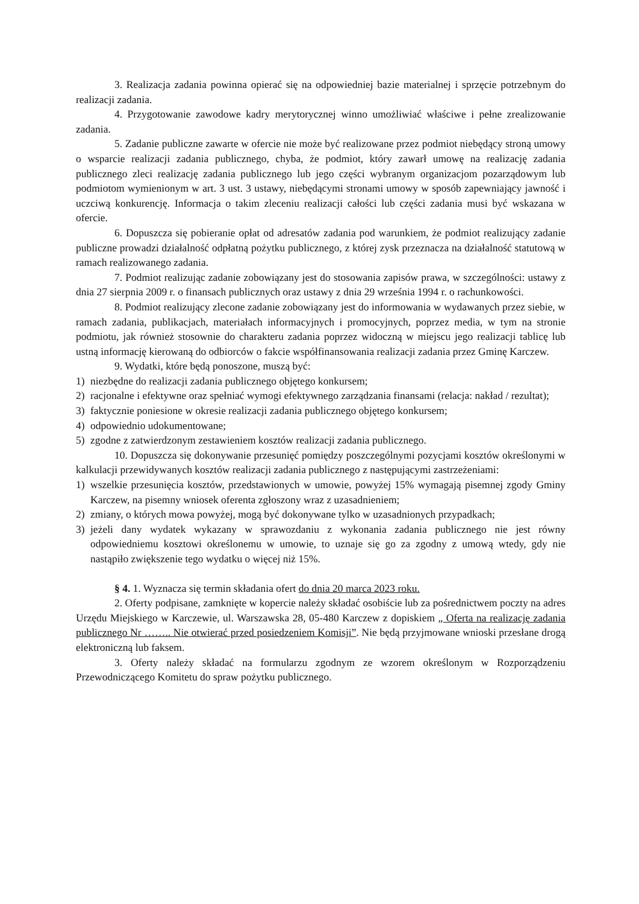3. Realizacja zadania powinna opierać się na odpowiedniej bazie materialnej i sprzęcie potrzebnym do realizacji zadania.
4. Przygotowanie zawodowe kadry merytorycznej winno umożliwiać właściwe i pełne zrealizowanie zadania.
5. Zadanie publiczne zawarte w ofercie nie może być realizowane przez podmiot niebędący stroną umowy o wsparcie realizacji zadania publicznego, chyba, że podmiot, który zawarł umowę na realizację zadania publicznego zleci realizację zadania publicznego lub jego części wybranym organizacjom pozarządowym lub podmiotom wymienionym w art. 3 ust. 3 ustawy, niebędącymi stronami umowy w sposób zapewniający jawność i uczciwą konkurencję. Informacja o takim zleceniu realizacji całości lub części zadania musi być wskazana w ofercie.
6. Dopuszcza się pobieranie opłat od adresatów zadania pod warunkiem, że podmiot realizujący zadanie publiczne prowadzi działalność odpłatną pożytku publicznego, z której zysk przeznacza na działalność statutową w ramach realizowanego zadania.
7. Podmiot realizując zadanie zobowiązany jest do stosowania zapisów prawa, w szczególności: ustawy z dnia 27 sierpnia 2009 r. o finansach publicznych oraz ustawy z dnia 29 września 1994 r. o rachunkowości.
8. Podmiot realizujący zlecone zadanie zobowiązany jest do informowania w wydawanych przez siebie, w ramach zadania, publikacjach, materiałach informacyjnych i promocyjnych, poprzez media, w tym na stronie podmiotu, jak również stosownie do charakteru zadania poprzez widoczną w miejscu jego realizacji tablicę lub ustną informację kierowaną do odbiorców o fakcie współfinansowania realizacji zadania przez Gminę Karczew.
9. Wydatki, które będą ponoszone, muszą być:
1) niezbędne do realizacji zadania publicznego objętego konkursem;
2) racjonalne i efektywne oraz spełniać wymogi efektywnego zarządzania finansami (relacja: nakład / rezultat);
3) faktycznie poniesione w okresie realizacji zadania publicznego objętego konkursem;
4) odpowiednio udokumentowane;
5) zgodne z zatwierdzonym zestawieniem kosztów realizacji zadania publicznego.
10. Dopuszcza się dokonywanie przesunięć pomiędzy poszczególnymi pozycjami kosztów określonymi w kalkulacji przewidywanych kosztów realizacji zadania publicznego z następującymi zastrzeżeniami:
1) wszelkie przesunięcia kosztów, przedstawionych w umowie, powyżej 15% wymagają pisemnej zgody Gminy Karczew, na pisemny wniosek oferenta zgłoszony wraz z uzasadnieniem;
2) zmiany, o których mowa powyżej, mogą być dokonywane tylko w uzasadnionych przypadkach;
3) jeżeli dany wydatek wykazany w sprawozdaniu z wykonania zadania publicznego nie jest równy odpowiedniemu kosztowi określonemu w umowie, to uznaje się go za zgodny z umową wtedy, gdy nie nastąpiło zwiększenie tego wydatku o więcej niż 15%.
§ 4. 1. Wyznacza się termin składania ofert do dnia 20 marca 2023 roku.
2. Oferty podpisane, zamknięte w kopercie należy składać osobiście lub za pośrednictwem poczty na adres Urzędu Miejskiego w Karczewie, ul. Warszawska 28, 05-480 Karczew z dopiskiem „ Oferta na realizację zadania publicznego Nr …….. Nie otwierać przed posiedzeniem Komisji”. Nie będą przyjmowane wnioski przesłane drogą elektroniczną lub faksem.
3. Oferty należy składać na formularzu zgodnym ze wzorem określonym w Rozporządzeniu Przewodniczącego Komitetu do spraw pożytku publicznego.